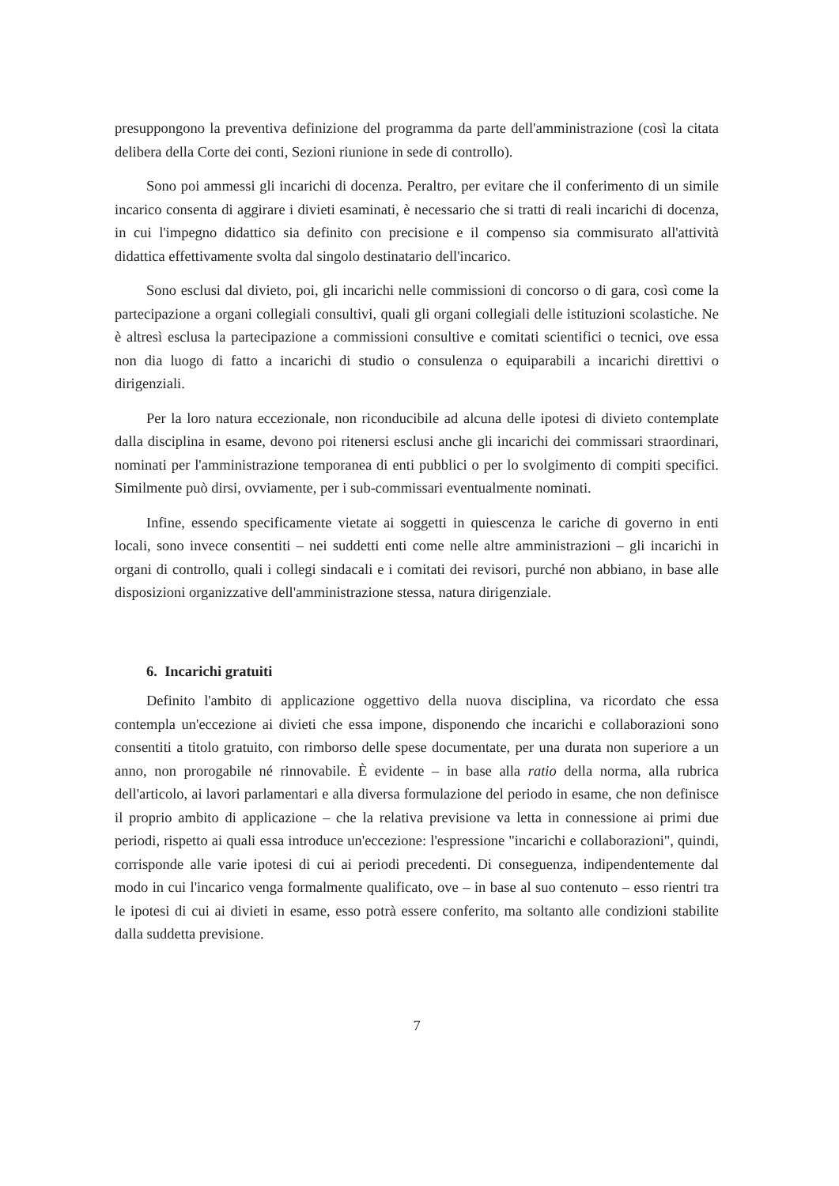presuppongono la preventiva definizione del programma da parte dell'amministrazione (così la citata delibera della Corte dei conti, Sezioni riunione in sede di controllo).
Sono poi ammessi gli incarichi di docenza. Peraltro, per evitare che il conferimento di un simile incarico consenta di aggirare i divieti esaminati, è necessario che si tratti di reali incarichi di docenza, in cui l'impegno didattico sia definito con precisione e il compenso sia commisurato all'attività didattica effettivamente svolta dal singolo destinatario dell'incarico.
Sono esclusi dal divieto, poi, gli incarichi nelle commissioni di concorso o di gara, così come la partecipazione a organi collegiali consultivi, quali gli organi collegiali delle istituzioni scolastiche. Ne è altresì esclusa la partecipazione a commissioni consultive e comitati scientifici o tecnici, ove essa non dia luogo di fatto a incarichi di studio o consulenza o equiparabili a incarichi direttivi o dirigenziali.
Per la loro natura eccezionale, non riconducibile ad alcuna delle ipotesi di divieto contemplate dalla disciplina in esame, devono poi ritenersi esclusi anche gli incarichi dei commissari straordinari, nominati per l'amministrazione temporanea di enti pubblici o per lo svolgimento di compiti specifici. Similmente può dirsi, ovviamente, per i sub-commissari eventualmente nominati.
Infine, essendo specificamente vietate ai soggetti in quiescenza le cariche di governo in enti locali, sono invece consentiti – nei suddetti enti come nelle altre amministrazioni – gli incarichi in organi di controllo, quali i collegi sindacali e i comitati dei revisori, purché non abbiano, in base alle disposizioni organizzative dell'amministrazione stessa, natura dirigenziale.
6. Incarichi gratuiti
Definito l'ambito di applicazione oggettivo della nuova disciplina, va ricordato che essa contempla un'eccezione ai divieti che essa impone, disponendo che incarichi e collaborazioni sono consentiti a titolo gratuito, con rimborso delle spese documentate, per una durata non superiore a un anno, non prorogabile né rinnovabile. È evidente – in base alla ratio della norma, alla rubrica dell'articolo, ai lavori parlamentari e alla diversa formulazione del periodo in esame, che non definisce il proprio ambito di applicazione – che la relativa previsione va letta in connessione ai primi due periodi, rispetto ai quali essa introduce un'eccezione: l'espressione "incarichi e collaborazioni", quindi, corrisponde alle varie ipotesi di cui ai periodi precedenti. Di conseguenza, indipendentemente dal modo in cui l'incarico venga formalmente qualificato, ove – in base al suo contenuto – esso rientri tra le ipotesi di cui ai divieti in esame, esso potrà essere conferito, ma soltanto alle condizioni stabilite dalla suddetta previsione.
7